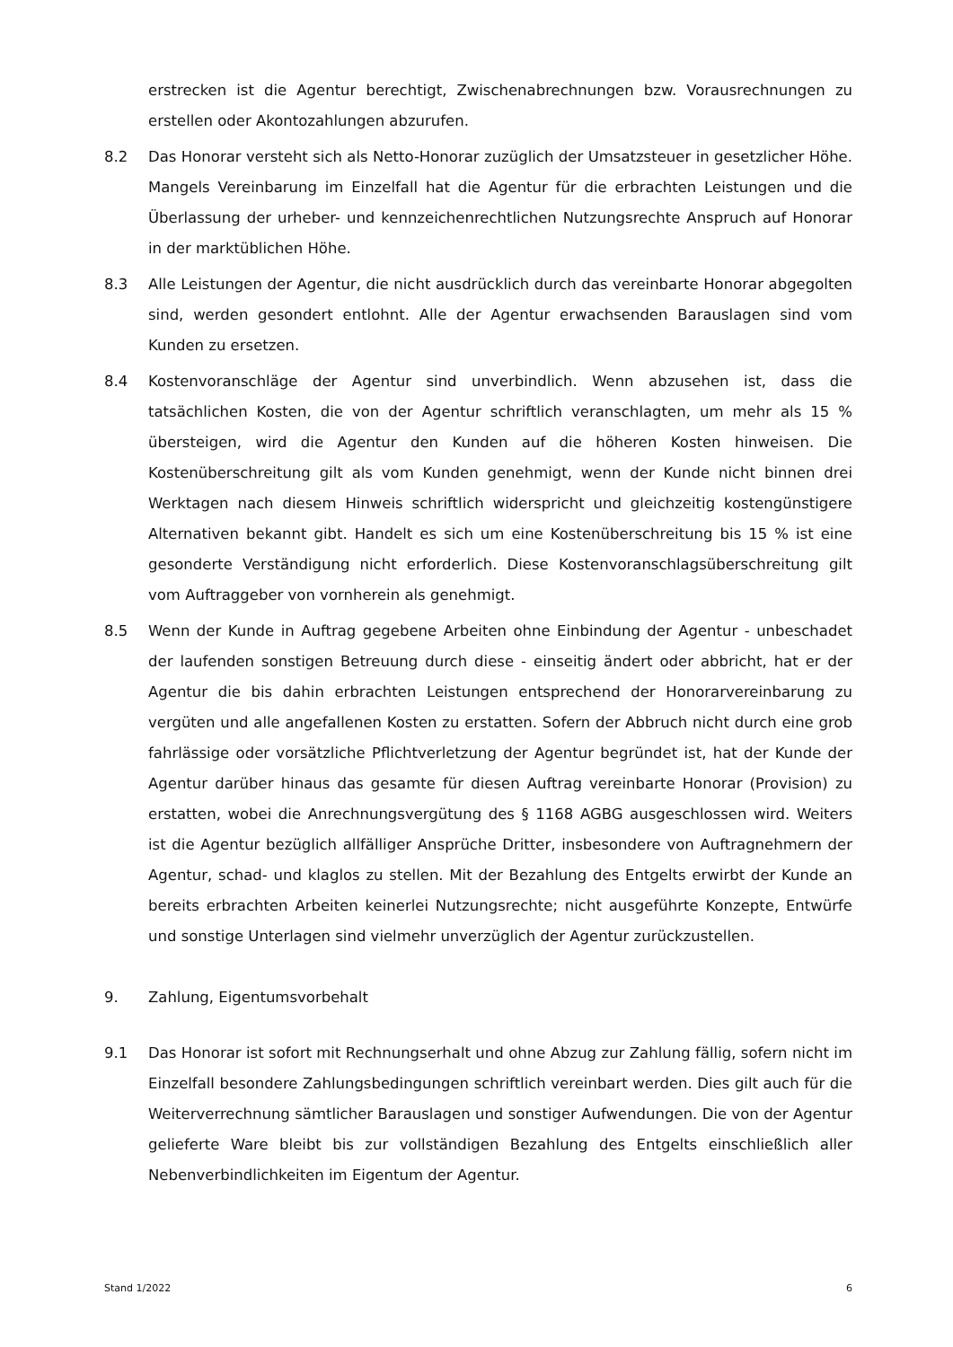erstrecken ist die Agentur berechtigt, Zwischenabrechnungen bzw. Vorausrechnungen zu erstellen oder Akontozahlungen abzurufen.
8.2 Das Honorar versteht sich als Netto-Honorar zuzüglich der Umsatzsteuer in gesetzlicher Höhe. Mangels Vereinbarung im Einzelfall hat die Agentur für die erbrachten Leistungen und die Überlassung der urheber- und kennzeichenrechtlichen Nutzungsrechte Anspruch auf Honorar in der marktüblichen Höhe.
8.3 Alle Leistungen der Agentur, die nicht ausdrücklich durch das vereinbarte Honorar abgegolten sind, werden gesondert entlohnt. Alle der Agentur erwachsenden Barauslagen sind vom Kunden zu ersetzen.
8.4 Kostenvoranschläge der Agentur sind unverbindlich. Wenn abzusehen ist, dass die tatsächlichen Kosten, die von der Agentur schriftlich veranschlagten, um mehr als 15 % übersteigen, wird die Agentur den Kunden auf die höheren Kosten hinweisen. Die Kostenüberschreitung gilt als vom Kunden genehmigt, wenn der Kunde nicht binnen drei Werktagen nach diesem Hinweis schriftlich widerspricht und gleichzeitig kostengünstigere Alternativen bekannt gibt. Handelt es sich um eine Kostenüberschreitung bis 15 % ist eine gesonderte Verständigung nicht erforderlich. Diese Kostenvoranschlagsüberschreitung gilt vom Auftraggeber von vornherein als genehmigt.
8.5 Wenn der Kunde in Auftrag gegebene Arbeiten ohne Einbindung der Agentur - unbeschadet der laufenden sonstigen Betreuung durch diese - einseitig ändert oder abbricht, hat er der Agentur die bis dahin erbrachten Leistungen entsprechend der Honorarvereinbarung zu vergüten und alle angefallenen Kosten zu erstatten. Sofern der Abbruch nicht durch eine grob fahrlässige oder vorsätzliche Pflichtverletzung der Agentur begründet ist, hat der Kunde der Agentur darüber hinaus das gesamte für diesen Auftrag vereinbarte Honorar (Provision) zu erstatten, wobei die Anrechnungsvergütung des § 1168 AGBG ausgeschlossen wird. Weiters ist die Agentur bezüglich allfälliger Ansprüche Dritter, insbesondere von Auftragnehmern der Agentur, schad- und klaglos zu stellen. Mit der Bezahlung des Entgelts erwirbt der Kunde an bereits erbrachten Arbeiten keinerlei Nutzungsrechte; nicht ausgeführte Konzepte, Entwürfe und sonstige Unterlagen sind vielmehr unverzüglich der Agentur zurückzustellen.
9. Zahlung, Eigentumsvorbehalt
9.1 Das Honorar ist sofort mit Rechnungserhalt und ohne Abzug zur Zahlung fällig, sofern nicht im Einzelfall besondere Zahlungsbedingungen schriftlich vereinbart werden. Dies gilt auch für die Weiterverrechnung sämtlicher Barauslagen und sonstiger Aufwendungen. Die von der Agentur gelieferte Ware bleibt bis zur vollständigen Bezahlung des Entgelts einschließlich aller Nebenverbindlichkeiten im Eigentum der Agentur.
Stand 1/2022 6